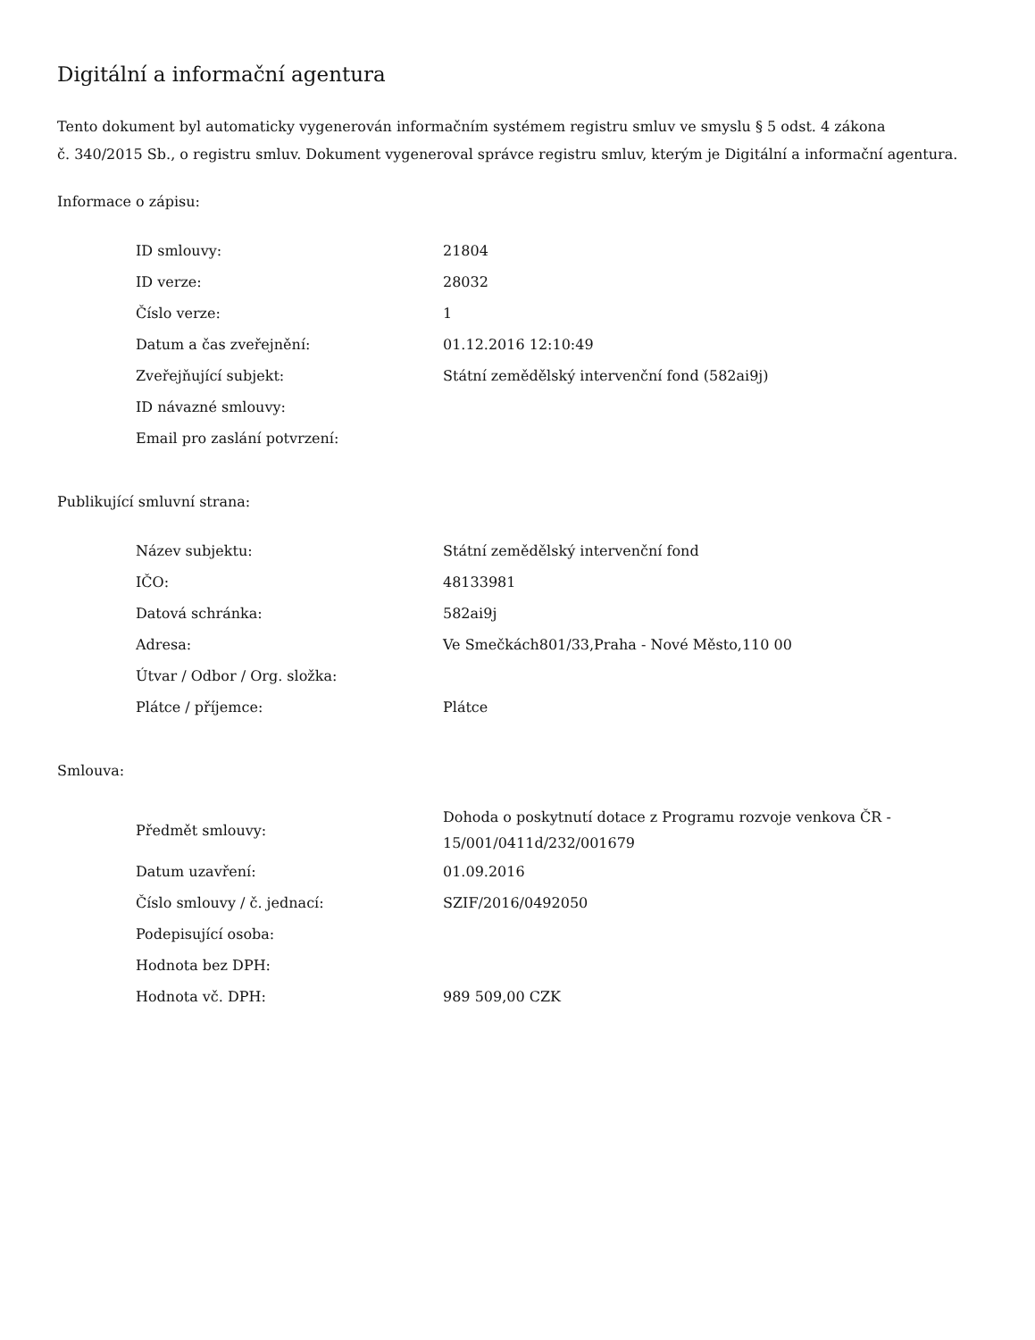Digitální a informační agentura
Tento dokument byl automaticky vygenerován informačním systémem registru smluv ve smyslu § 5 odst. 4 zákona
č. 340/2015 Sb., o registru smluv. Dokument vygeneroval správce registru smluv, kterým je Digitální a informační agentura.
Informace o zápisu:
| ID smlouvy: | 21804 |
| ID verze: | 28032 |
| Číslo verze: | 1 |
| Datum a čas zveřejnění: | 01.12.2016 12:10:49 |
| Zveřejňující subjekt: | Státní zemědělský intervenční fond (582ai9j) |
| ID návazné smlouvy: | |
| Email pro zaslání potvrzení: | |
Publikující smluvní strana:
| Název subjektu: | Státní zemědělský intervenční fond |
| IČO: | 48133981 |
| Datová schránka: | 582ai9j |
| Adresa: | Ve Smečkách801/33,Praha - Nové Město,110 00 |
| Útvar / Odbor / Org. složka: | |
| Plátce / příjemce: | Plátce |
Smlouva:
| Předmět smlouvy: | Dohoda o poskytnutí dotace z Programu rozvoje venkova ČR - 15/001/0411d/232/001679 |
| Datum uzavření: | 01.09.2016 |
| Číslo smlouvy / č. jednací: | SZIF/2016/0492050 |
| Podepisující osoba: | |
| Hodnota bez DPH: | |
| Hodnota vč. DPH: | 989 509,00 CZK |